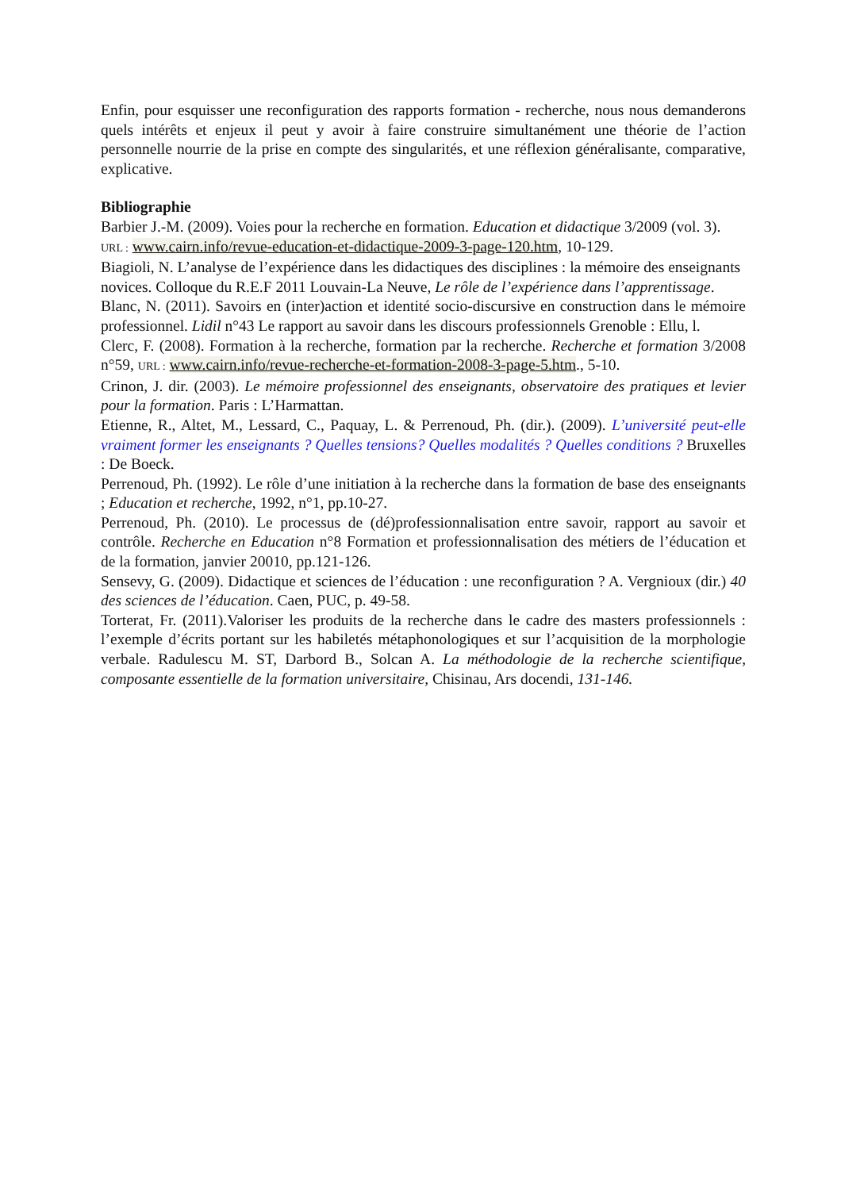Enfin, pour esquisser une reconfiguration des rapports formation - recherche, nous nous demanderons quels intérêts et enjeux il peut y avoir à faire construire simultanément une théorie de l’action personnelle nourrie de la prise en compte des singularités, et une réflexion généralisante, comparative, explicative.
Bibliographie
Barbier J.-M. (2009). Voies pour la recherche en formation. Education et didactique 3/2009 (vol. 3). URL : www.cairn.info/revue-education-et-didactique-2009-3-page-120.htm, 10-129.
Biagioli, N. L’analyse de l’expérience dans les didactiques des disciplines : la mémoire des enseignants novices. Colloque du R.E.F 2011 Louvain-La Neuve, Le rôle de l’expérience dans l’apprentissage.
Blanc, N. (2011). Savoirs en (inter)action et identité socio-discursive en construction dans le mémoire professionnel. Lidil n°43 Le rapport au savoir dans les discours professionnels Grenoble : Ellu, l.
Clerc, F. (2008). Formation à la recherche, formation par la recherche. Recherche et formation 3/2008 n°59, URL : www.cairn.info/revue-recherche-et-formation-2008-3-page-5.htm., 5-10.
Crinon, J. dir. (2003). Le mémoire professionnel des enseignants, observatoire des pratiques et levier pour la formation. Paris : L’Harmattan.
Etienne, R., Altet, M., Lessard, C., Paquay, L. & Perrenoud, Ph. (dir.). (2009). L’université peut-elle vraiment former les enseignants ? Quelles tensions? Quelles modalités ? Quelles conditions ? Bruxelles : De Boeck.
Perrenoud, Ph. (1992). Le rôle d’une initiation à la recherche dans la formation de base des enseignants ; Education et recherche, 1992, n°1, pp.10-27.
Perrenoud, Ph. (2010). Le processus de (dé)professionnalisation entre savoir, rapport au savoir et contrôle. Recherche en Education n°8 Formation et professionnalisation des métiers de l’éducation et de la formation, janvier 20010, pp.121-126.
Sensevy, G. (2009). Didactique et sciences de l’éducation : une reconfiguration ? A. Vergnioux (dir.) 40 des sciences de l’éducation. Caen, PUC, p. 49-58.
Torterat, Fr. (2011).Valoriser les produits de la recherche dans le cadre des masters professionnels : l’exemple d’écrits portant sur les habiletés métaphonologiques et sur l’acquisition de la morphologie verbale. Radulescu M. ST, Darbord B., Solcan A. La méthodologie de la recherche scientifique, composante essentielle de la formation universitaire, Chisinau, Ars docendi, 131-146.